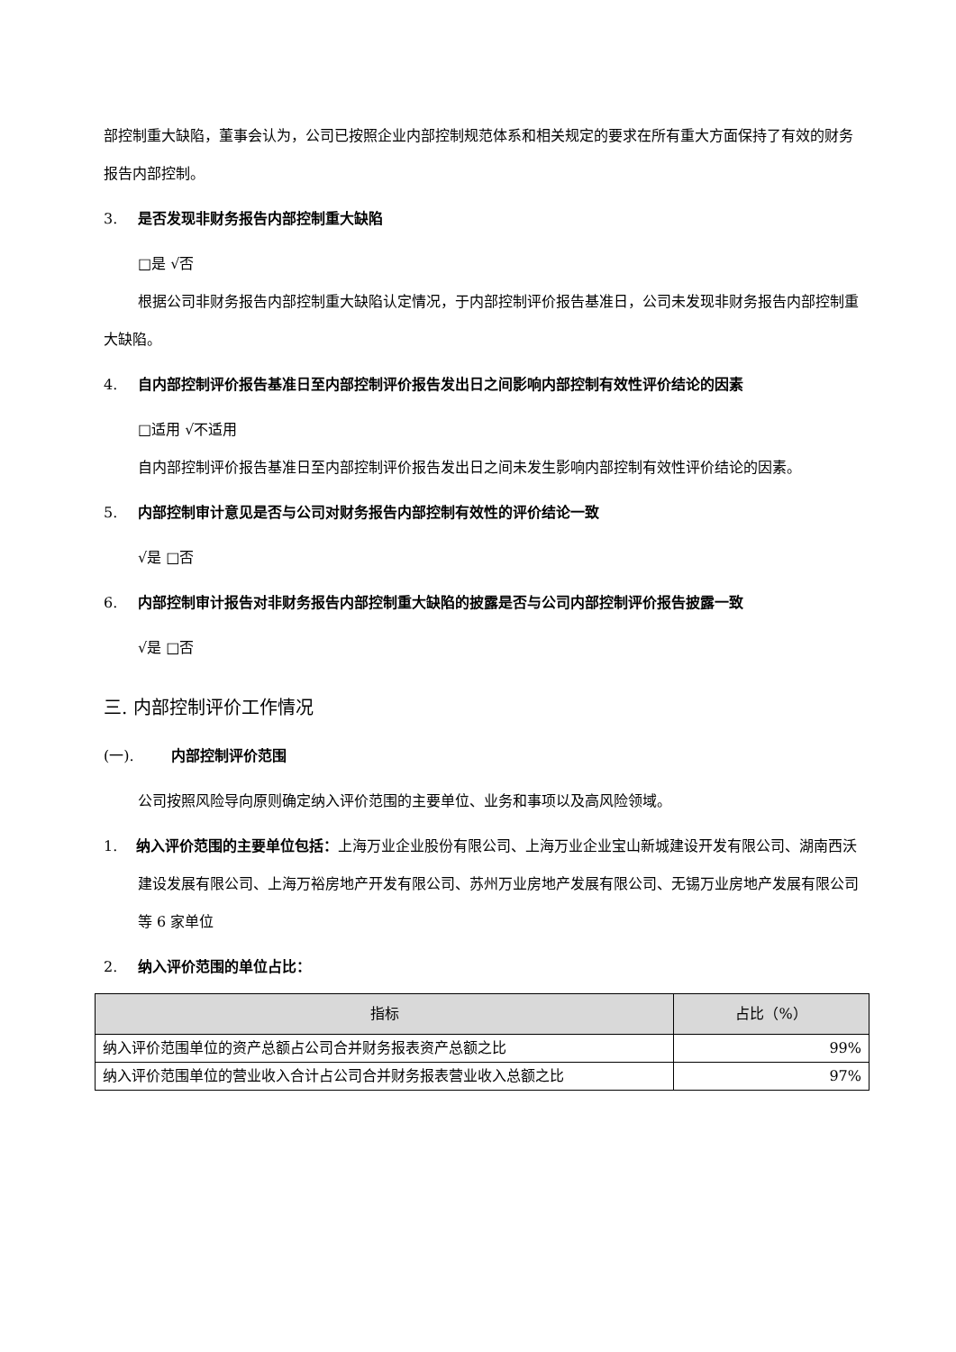部控制重大缺陷，董事会认为，公司已按照企业内部控制规范体系和相关规定的要求在所有重大方面保持了有效的财务报告内部控制。
3. 是否发现非财务报告内部控制重大缺陷
□是 √否
根据公司非财务报告内部控制重大缺陷认定情况，于内部控制评价报告基准日，公司未发现非财务报告内部控制重大缺陷。
4. 自内部控制评价报告基准日至内部控制评价报告发出日之间影响内部控制有效性评价结论的因素
□适用 √不适用
自内部控制评价报告基准日至内部控制评价报告发出日之间未发生影响内部控制有效性评价结论的因素。
5. 内部控制审计意见是否与公司对财务报告内部控制有效性的评价结论一致
√是 □否
6. 内部控制审计报告对非财务报告内部控制重大缺陷的披露是否与公司内部控制评价报告披露一致
√是 □否
三. 内部控制评价工作情况
(一). 内部控制评价范围
公司按照风险导向原则确定纳入评价范围的主要单位、业务和事项以及高风险领域。
1. 纳入评价范围的主要单位包括：上海万业企业股份有限公司、上海万业企业宝山新城建设开发有限公司、湖南西沃建设发展有限公司、上海万裕房地产开发有限公司、苏州万业房地产发展有限公司、无锡万业房地产发展有限公司等 6 家单位
2. 纳入评价范围的单位占比：
| 指标 | 占比（%） |
| --- | --- |
| 纳入评价范围单位的资产总额占公司合并财务报表资产总额之比 | 99% |
| 纳入评价范围单位的营业收入合计占公司合并财务报表营业收入总额之比 | 97% |